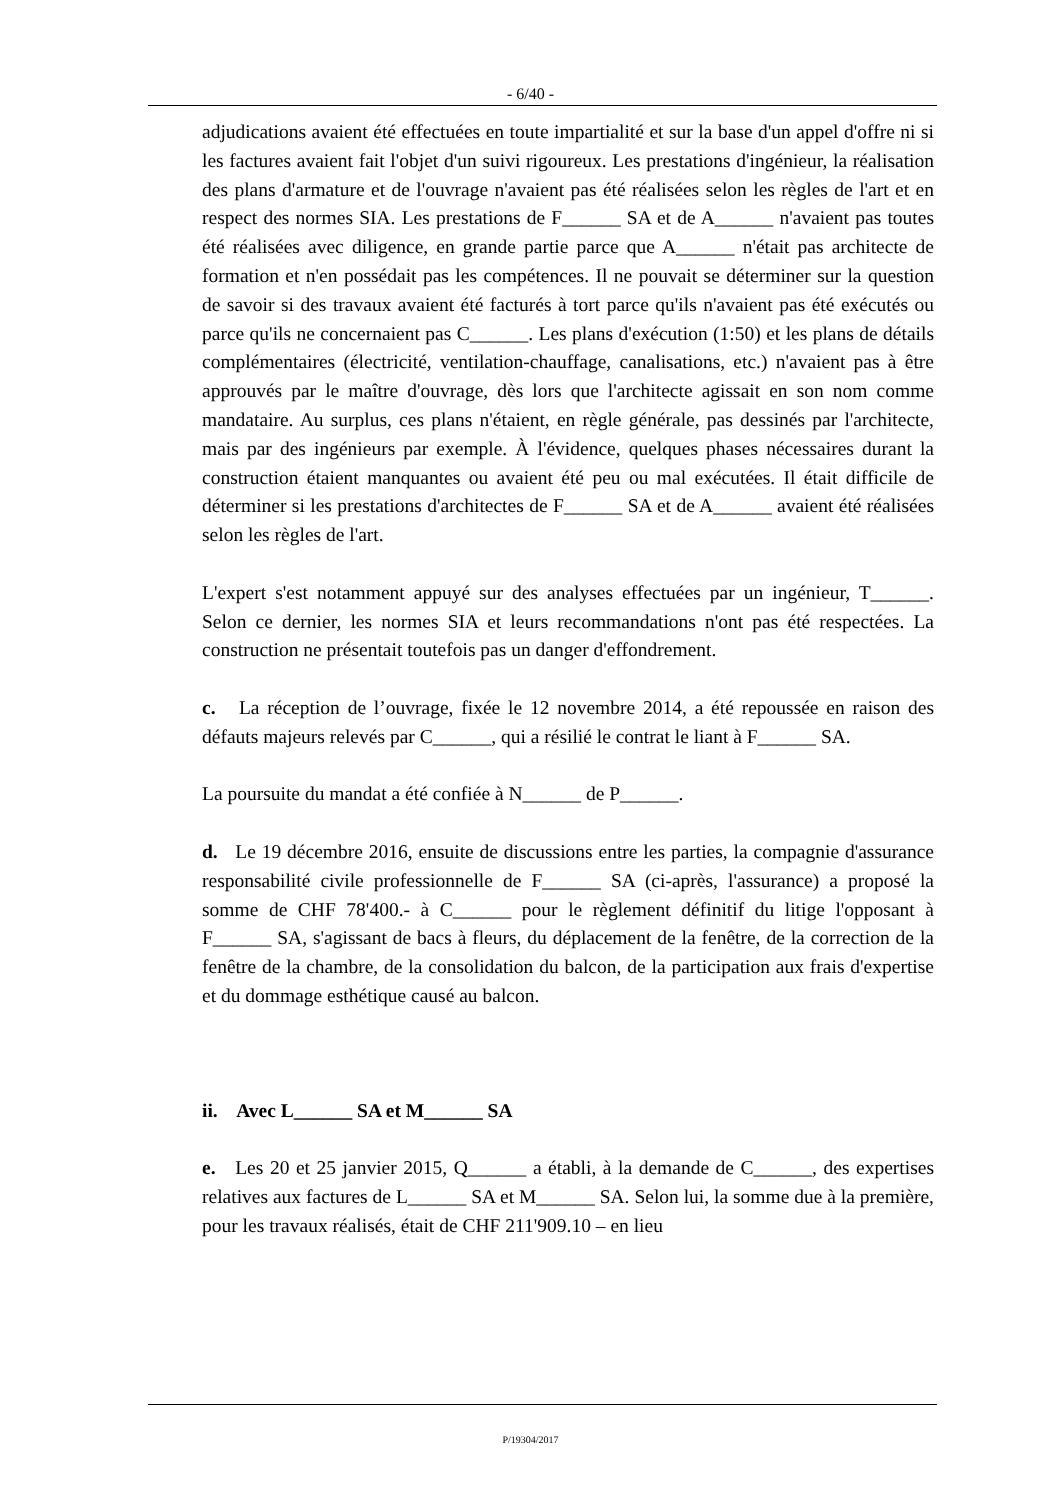- 6/40 -
adjudications avaient été effectuées en toute impartialité et sur la base d'un appel d'offre ni si les factures avaient fait l'objet d'un suivi rigoureux. Les prestations d'ingénieur, la réalisation des plans d'armature et de l'ouvrage n'avaient pas été réalisées selon les règles de l'art et en respect des normes SIA. Les prestations de F______ SA et de A______ n'avaient pas toutes été réalisées avec diligence, en grande partie parce que A______ n'était pas architecte de formation et n'en possédait pas les compétences. Il ne pouvait se déterminer sur la question de savoir si des travaux avaient été facturés à tort parce qu'ils n'avaient pas été exécutés ou parce qu'ils ne concernaient pas C______. Les plans d'exécution (1:50) et les plans de détails complémentaires (électricité, ventilation-chauffage, canalisations, etc.) n'avaient pas à être approuvés par le maître d'ouvrage, dès lors que l'architecte agissait en son nom comme mandataire. Au surplus, ces plans n'étaient, en règle générale, pas dessinés par l'architecte, mais par des ingénieurs par exemple. À l'évidence, quelques phases nécessaires durant la construction étaient manquantes ou avaient été peu ou mal exécutées. Il était difficile de déterminer si les prestations d'architectes de F______ SA et de A______ avaient été réalisées selon les règles de l'art.
L'expert s'est notamment appuyé sur des analyses effectuées par un ingénieur, T______. Selon ce dernier, les normes SIA et leurs recommandations n'ont pas été respectées. La construction ne présentait toutefois pas un danger d'effondrement.
c. La réception de l’ouvrage, fixée le 12 novembre 2014, a été repoussée en raison des défauts majeurs relevés par C______, qui a résilié le contrat le liant à F______ SA.
La poursuite du mandat a été confiée à N______ de P______.
d. Le 19 décembre 2016, ensuite de discussions entre les parties, la compagnie d'assurance responsabilité civile professionnelle de F______ SA (ci-après, l'assurance) a proposé la somme de CHF 78'400.- à C______ pour le règlement définitif du litige l'opposant à F______ SA, s'agissant de bacs à fleurs, du déplacement de la fenêtre, de la correction de la fenêtre de la chambre, de la consolidation du balcon, de la participation aux frais d'expertise et du dommage esthétique causé au balcon.
ii. Avec L______ SA et M______ SA
e. Les 20 et 25 janvier 2015, Q______ a établi, à la demande de C______, des expertises relatives aux factures de L______ SA et M______ SA. Selon lui, la somme due à la première, pour les travaux réalisés, était de CHF 211'909.10 – en lieu
P/19304/2017